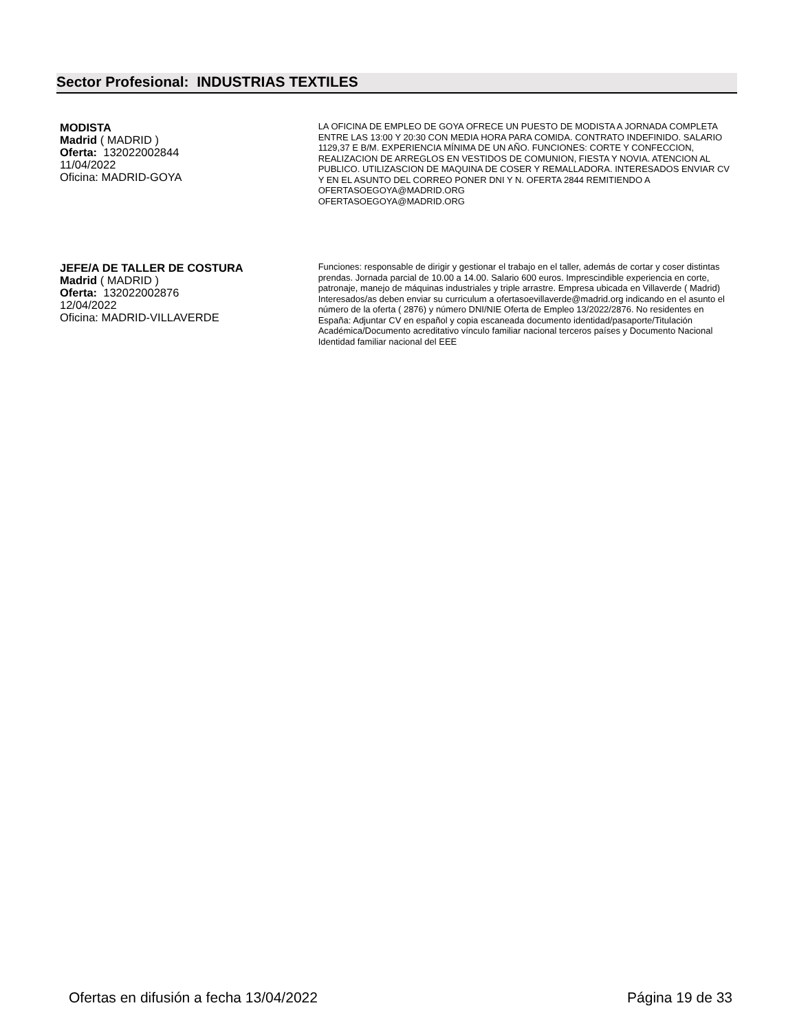Sector Profesional: INDUSTRIAS TEXTILES
MODISTA
Madrid ( MADRID )
Oferta: 132022002844
11/04/2022
Oficina: MADRID-GOYA
LA OFICINA DE EMPLEO DE GOYA OFRECE UN PUESTO DE MODISTA A JORNADA COMPLETA ENTRE LAS 13:00 Y 20:30 CON MEDIA HORA PARA COMIDA. CONTRATO INDEFINIDO. SALARIO 1129,37 E B/M. EXPERIENCIA MÍNIMA DE UN AÑO. FUNCIONES: CORTE Y CONFECCION, REALIZACION DE ARREGLOS EN VESTIDOS DE COMUNION, FIESTA Y NOVIA. ATENCION AL PUBLICO. UTILIZASCION DE MAQUINA DE COSER Y REMALLADORA. INTERESADOS ENVIAR CV Y EN EL ASUNTO DEL CORREO PONER DNI Y N. OFERTA 2844 REMITIENDO A OFERTASOEGOYA@MADRID.ORG
OFERTASOEGOYA@MADRID.ORG
JEFE/A DE TALLER DE COSTURA
Madrid ( MADRID )
Oferta: 132022002876
12/04/2022
Oficina: MADRID-VILLAVERDE
Funciones: responsable de dirigir y gestionar el trabajo en el taller, además de cortar y coser distintas prendas. Jornada parcial de 10.00 a 14.00. Salario 600 euros. Imprescindible experiencia en corte, patronaje, manejo de máquinas industriales y triple arrastre. Empresa ubicada en Villaverde ( Madrid)
Interesados/as deben enviar su curriculum a ofertasoevillaverde@madrid.org indicando en el asunto el número de la oferta ( 2876) y número DNI/NIE Oferta de Empleo 13/2022/2876. No residentes en España: Adjuntar CV en español y copia escaneada documento identidad/pasaporte/Titulación Académica/Documento acreditativo vínculo familiar nacional terceros países y Documento Nacional Identidad familiar nacional del EEE
Ofertas en difusión a fecha 13/04/2022 Página 19 de 33